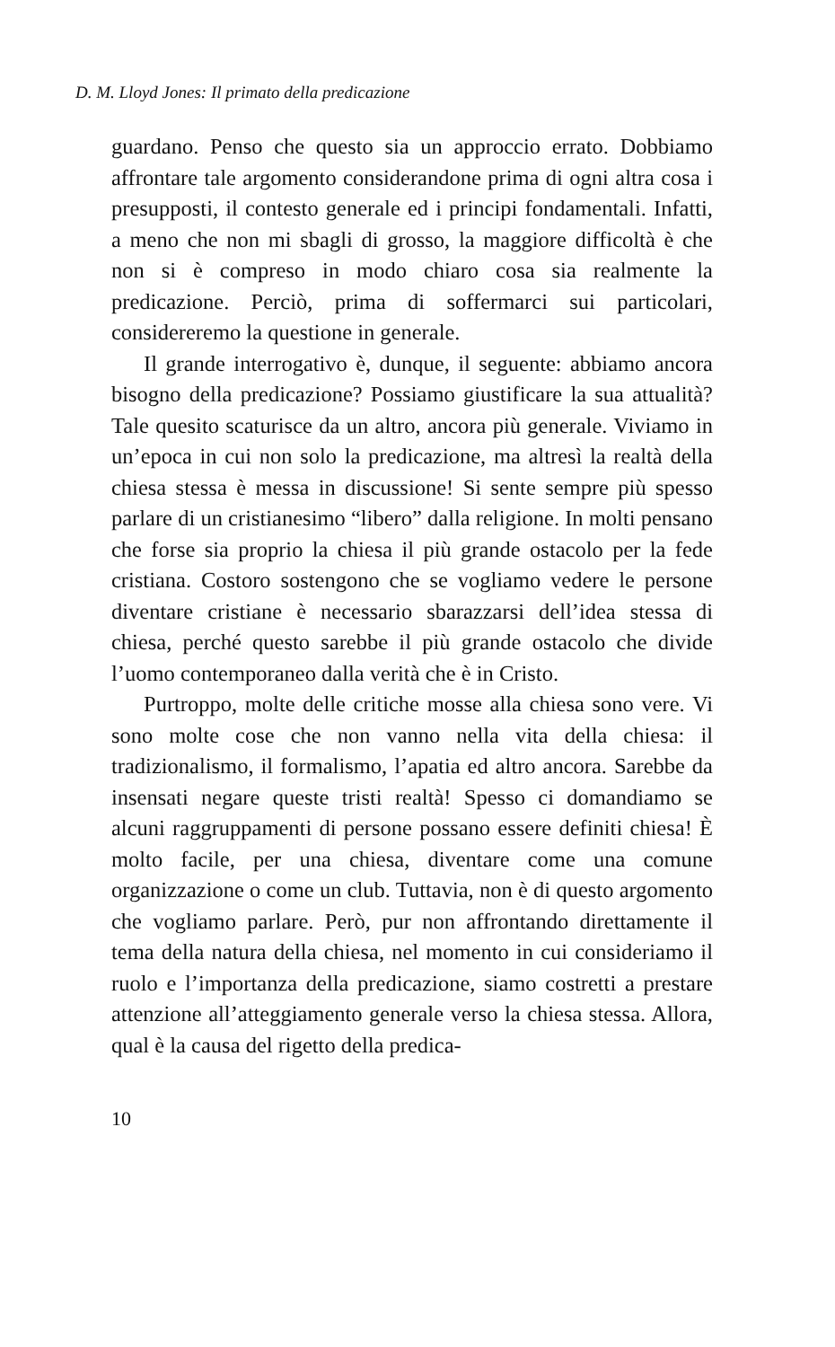D. M. Lloyd Jones: Il primato della predicazione
guardano. Penso che questo sia un approccio errato. Dobbiamo affrontare tale argomento considerandone prima di ogni altra cosa i presupposti, il contesto generale ed i principi fondamentali. Infatti, a meno che non mi sbagli di grosso, la maggiore difficoltà è che non si è compreso in modo chiaro cosa sia realmente la predicazione. Perciò, prima di soffermarci sui particolari, considereremo la questione in generale.
Il grande interrogativo è, dunque, il seguente: abbiamo ancora bisogno della predicazione? Possiamo giustificare la sua attualità? Tale quesito scaturisce da un altro, ancora più generale. Viviamo in un’epoca in cui non solo la predicazione, ma altresì la realtà della chiesa stessa è messa in discussione! Si sente sempre più spesso parlare di un cristianesimo “libero” dalla religione. In molti pensano che forse sia proprio la chiesa il più grande ostacolo per la fede cristiana. Costoro sostengono che se vogliamo vedere le persone diventare cristiane è necessario sbarazzarsi dell’idea stessa di chiesa, perché questo sarebbe il più grande ostacolo che divide l’uomo contemporaneo dalla verità che è in Cristo.
Purtroppo, molte delle critiche mosse alla chiesa sono vere. Vi sono molte cose che non vanno nella vita della chiesa: il tradizionalismo, il formalismo, l’apatia ed altro ancora. Sarebbe da insensati negare queste tristi realtà! Spesso ci domandiamo se alcuni raggruppamenti di persone possano essere definiti chiesa! È molto facile, per una chiesa, diventare come una comune organizzazione o come un club. Tuttavia, non è di questo argomento che vogliamo parlare. Però, pur non affrontando direttamente il tema della natura della chiesa, nel momento in cui consideriamo il ruolo e l’importanza della predicazione, siamo costretti a prestare attenzione all’atteggiamento generale verso la chiesa stessa. Allora, qual è la causa del rigetto della predica-
10